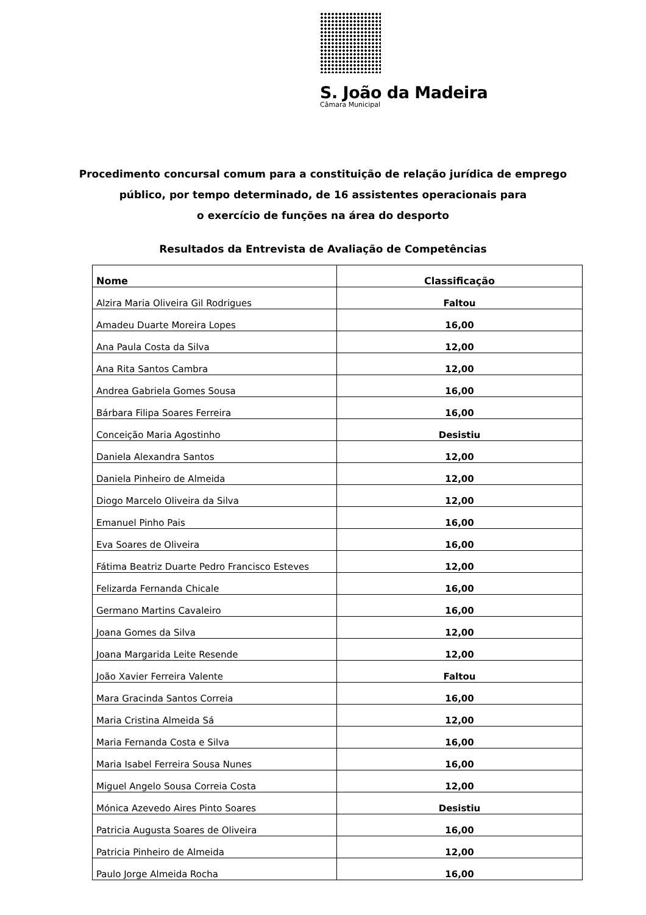S. João da Madeira
Câmara Municipal
Procedimento concursal comum para a constituição de relação jurídica de emprego
público, por tempo determinado, de 16 assistentes operacionais para
o exercício de funções na área do desporto
Resultados da Entrevista de Avaliação de Competências
| Nome | Classificação |
| --- | --- |
| Alzira Maria Oliveira Gil Rodrigues | Faltou |
| Amadeu Duarte Moreira Lopes | 16,00 |
| Ana Paula Costa da Silva | 12,00 |
| Ana Rita Santos Cambra | 12,00 |
| Andrea Gabriela Gomes Sousa | 16,00 |
| Bárbara Filipa Soares Ferreira | 16,00 |
| Conceição Maria Agostinho | Desistiu |
| Daniela Alexandra Santos | 12,00 |
| Daniela Pinheiro de Almeida | 12,00 |
| Diogo Marcelo Oliveira da Silva | 12,00 |
| Emanuel Pinho Pais | 16,00 |
| Eva Soares de Oliveira | 16,00 |
| Fátima Beatriz Duarte Pedro Francisco Esteves | 12,00 |
| Felizarda Fernanda Chicale | 16,00 |
| Germano Martins Cavaleiro | 16,00 |
| Joana Gomes da Silva | 12,00 |
| Joana Margarida Leite Resende | 12,00 |
| João Xavier Ferreira Valente | Faltou |
| Mara Gracinda Santos Correia | 16,00 |
| Maria Cristina Almeida Sá | 12,00 |
| Maria Fernanda Costa e Silva | 16,00 |
| Maria Isabel Ferreira Sousa Nunes | 16,00 |
| Miguel Angelo Sousa Correia Costa | 12,00 |
| Mónica Azevedo Aires Pinto Soares | Desistiu |
| Patricia Augusta Soares de Oliveira | 16,00 |
| Patricia Pinheiro de Almeida | 12,00 |
| Paulo Jorge Almeida Rocha | 16,00 |